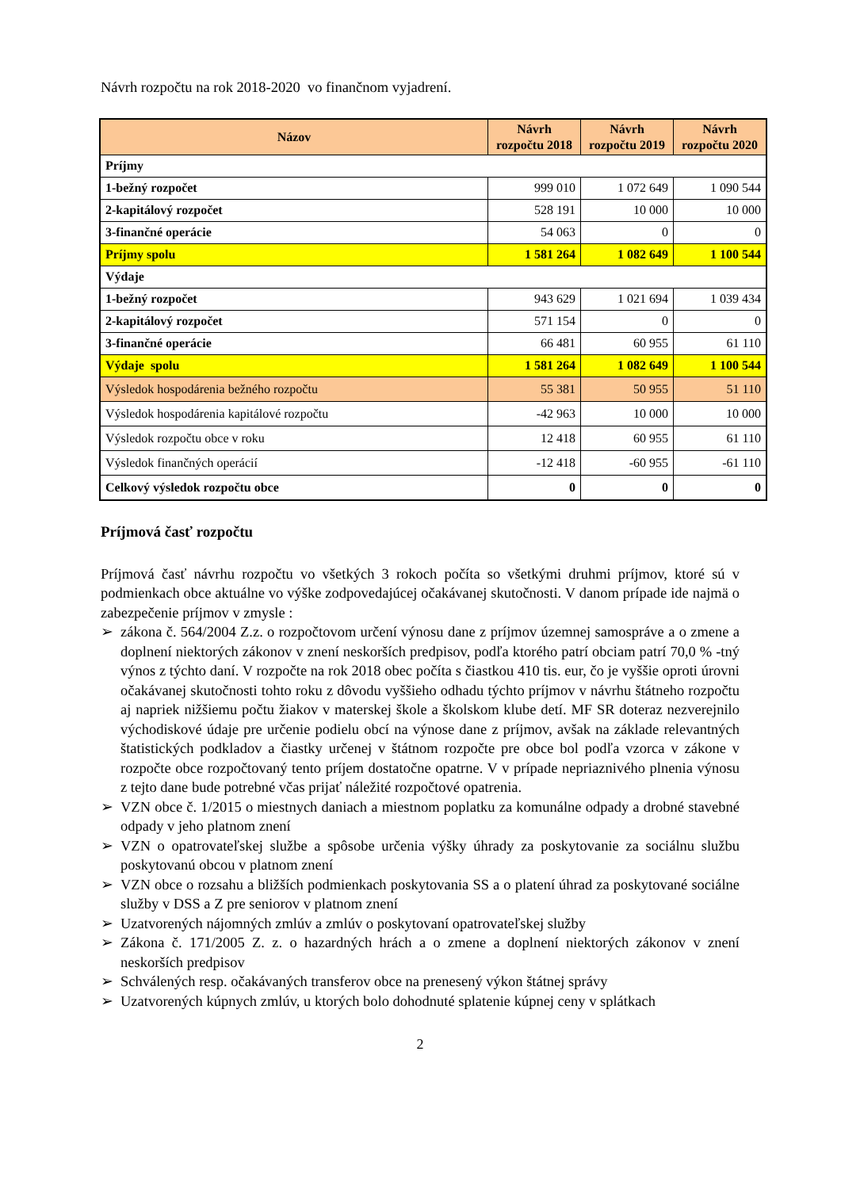Návrh rozpočtu na rok 2018-2020 vo finančnom vyjadrení.
| Názov | Návrh rozpočtu 2018 | Návrh rozpočtu 2019 | Návrh rozpočtu 2020 |
| --- | --- | --- | --- |
| Príjmy | | | |
| 1-bežný rozpočet | 999 010 | 1 072 649 | 1 090 544 |
| 2-kapitálový rozpočet | 528 191 | 10 000 | 10 000 |
| 3-finančné operácie | 54 063 | 0 | 0 |
| Príjmy spolu | 1 581 264 | 1 082 649 | 1 100 544 |
| Výdaje | | | |
| 1-bežný rozpočet | 943 629 | 1 021 694 | 1 039 434 |
| 2-kapitálový rozpočet | 571 154 | 0 | 0 |
| 3-finančné operácie | 66 481 | 60 955 | 61 110 |
| Výdaje spolu | 1 581 264 | 1 082 649 | 1 100 544 |
| Výsledok hospodárenia bežného rozpočtu | 55 381 | 50 955 | 51 110 |
| Výsledok hospodárenia kapitálové rozpočtu | -42 963 | 10 000 | 10 000 |
| Výsledok rozpočtu obce v roku | 12 418 | 60 955 | 61 110 |
| Výsledok finančných operácií | -12 418 | -60 955 | -61 110 |
| Celkový výsledok rozpočtu obce | 0 | 0 | 0 |
Príjmová časť rozpočtu
Príjmová časť návrhu rozpočtu vo všetkých 3 rokoch počíta so všetkými druhmi príjmov, ktoré sú v podmienkach obce aktuálne vo výške zodpovedajúcej očakávanej skutočnosti. V danom prípade ide najmä o zabezpečenie príjmov v zmysle :
➢ zákona č. 564/2004 Z.z. o rozpočtovom určení výnosu dane z príjmov územnej samospráve a o zmene a doplnení niektorých zákonov v znení neskorších predpisov, podľa ktorého patrí obciam patrí 70,0 % -tný výnos z týchto daní. V rozpočte na rok 2018 obec počíta s čiastkou 410 tis. eur, čo je vyššie oproti úrovni očakávanej skutočnosti tohto roku z dôvodu vyššieho odhadu týchto príjmov v návrhu štátneho rozpočtu aj napriek nižšiemu počtu žiakov v materskej škole a školskom klube detí. MF SR doteraz nezverejnilo východiskové údaje pre určenie podielu obcí na výnose dane z príjmov, avšak na základe relevantných štatistických podkladov a čiastky určenej v štátnom rozpočte pre obce bol podľa vzorca v zákone v rozpočte obce rozpočtovaný tento príjem dostatočne opatrne. V v prípade nepriaznivého plnenia výnosu z tejto dane bude potrebné včas prijať náležité rozpočtové opatrenia.
➢ VZN obce č. 1/2015 o miestnych daniach a miestnom poplatku za komunálne odpady a drobné stavebné odpady v jeho platnom znení
➢ VZN o opatrovateľskej službe a spôsobe určenia výšky úhrady za poskytovanie za sociálnu službu poskytovanú obcou v platnom znení
➢ VZN obce o rozsahu a bližších podmienkach poskytovania SS a o platení úhrad za poskytované sociálne služby v DSS a Z pre seniorov v platnom znení
➢ Uzatvorených nájomných zmlúv a zmlúv o poskytovaní opatrovateľskej služby
➢ Zákona č. 171/2005 Z. z. o hazardných hrách a o zmene a doplnení niektorých zákonov v znení neskorších predpisov
➢ Schválených resp. očakávaných transferov obce na prenesený výkon štátnej správy
➢ Uzatvorených kúpnych zmlúv, u ktorých bolo dohodnuté splatenie kúpnej ceny v splátkach
2